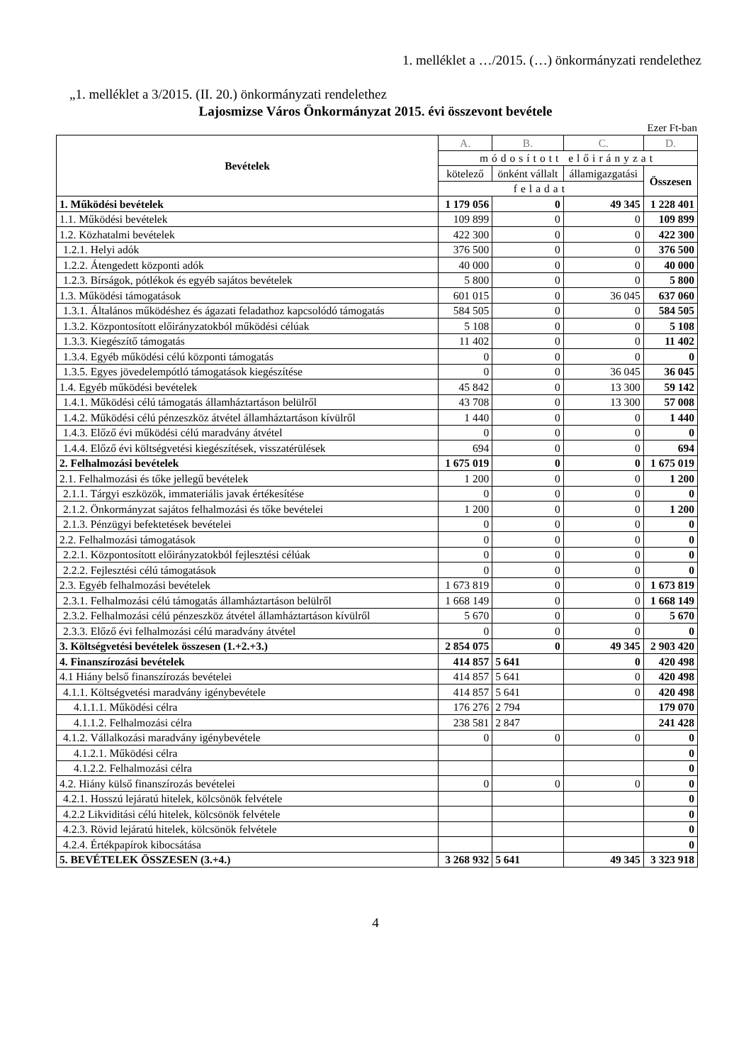1. melléklet a …/2015. (…) önkormányzati rendelethez
„1. melléklet a 3/2015. (II. 20.) önkormányzati rendelethez
Lajosmizse Város Önkormányzat 2015. évi összevont bevétele
Ezer Ft-ban
| Bevételek | A. | B. | C. | D. |
| --- | --- | --- | --- | --- |
| | módosított előirányzat | | | |
| | kötelező | önként vállalt | államigazgatási | Összesen |
| | feladat | | | |
| 1. Működési bevételek | 1 179 056 | 0 | 49 345 | 1 228 401 |
| 1.1. Működési bevételek | 109 899 | 0 | 0 | 109 899 |
| 1.2. Közhatalmi bevételek | 422 300 | 0 | 0 | 422 300 |
| 1.2.1. Helyi adók | 376 500 | 0 | 0 | 376 500 |
| 1.2.2. Átengedett központi adók | 40 000 | 0 | 0 | 40 000 |
| 1.2.3. Bírságok, pótlékok és egyéb sajátos bevételek | 5 800 | 0 | 0 | 5 800 |
| 1.3. Működési támogatások | 601 015 | 0 | 36 045 | 637 060 |
| 1.3.1. Általános működéshez és ágazati feladathoz kapcsolódó támogatás | 584 505 | 0 | 0 | 584 505 |
| 1.3.2. Központosított előirányzatokból működési célúak | 5 108 | 0 | 0 | 5 108 |
| 1.3.3. Kiegészítő támogatás | 11 402 | 0 | 0 | 11 402 |
| 1.3.4. Egyéb működési célú központi támogatás | 0 | 0 | 0 | 0 |
| 1.3.5. Egyes jövedelempótló támogatások kiegészítése | 0 | 0 | 36 045 | 36 045 |
| 1.4. Egyéb működési bevételek | 45 842 | 0 | 13 300 | 59 142 |
| 1.4.1. Működési célú támogatás államháztartáson belülről | 43 708 | 0 | 13 300 | 57 008 |
| 1.4.2. Működési célú pénzeszköz átvétel államháztartáson kívülről | 1 440 | 0 | 0 | 1 440 |
| 1.4.3. Előző évi működési célú maradvány átvétel | 0 | 0 | 0 | 0 |
| 1.4.4. Előző évi költségvetési kiegészítések, visszatérülések | 694 | 0 | 0 | 694 |
| 2. Felhalmozási bevételek | 1 675 019 | 0 | 0 | 1 675 019 |
| 2.1. Felhalmozási és tőke jellegű bevételek | 1 200 | 0 | 0 | 1 200 |
| 2.1.1. Tárgyi eszközök, immateriális javak értékesítése | 0 | 0 | 0 | 0 |
| 2.1.2. Önkormányzat sajátos felhalmozási és tőke bevételei | 1 200 | 0 | 0 | 1 200 |
| 2.1.3. Pénzügyi befektetések bevételei | 0 | 0 | 0 | 0 |
| 2.2. Felhalmozási támogatások | 0 | 0 | 0 | 0 |
| 2.2.1. Központosított előirányzatokból fejlesztési célúak | 0 | 0 | 0 | 0 |
| 2.2.2. Fejlesztési célú támogatások | 0 | 0 | 0 | 0 |
| 2.3. Egyéb felhalmozási bevételek | 1 673 819 | 0 | 0 | 1 673 819 |
| 2.3.1. Felhalmozási célú támogatás államháztartáson belülről | 1 668 149 | 0 | 0 | 1 668 149 |
| 2.3.2. Felhalmozási célú pénzeszköz átvétel államháztartáson kívülről | 5 670 | 0 | 0 | 5 670 |
| 2.3.3. Előző évi felhalmozási célú maradvány átvétel | 0 | 0 | 0 | 0 |
| 3. Költségvetési bevételek összesen (1.+2.+3.) | 2 854 075 | 0 | 49 345 | 2 903 420 |
| 4. Finanszírozási bevételek | 414 857 | 5 641 | 0 | 420 498 |
| 4.1 Hiány belső finanszírozás bevételei | 414 857 | 5 641 | 0 | 420 498 |
| 4.1.1. Költségvetési maradvány igénybevétele | 414 857 | 5 641 | 0 | 420 498 |
| 4.1.1.1. Működési célra | 176 276 | 2 794 | | 179 070 |
| 4.1.1.2. Felhalmozási célra | 238 581 | 2 847 | | 241 428 |
| 4.1.2. Vállalkozási maradvány igénybevétele | 0 | 0 | 0 | 0 |
| 4.1.2.1. Működési célra | | | | 0 |
| 4.1.2.2. Felhalmozási célra | | | | 0 |
| 4.2. Hiány külső finanszírozás bevételei | 0 | 0 | 0 | 0 |
| 4.2.1. Hosszú lejáratú hitelek, kölcsönök felvétele | | | | 0 |
| 4.2.2 Likviditási célú hitelek, kölcsönök felvétele | | | | 0 |
| 4.2.3. Rövid lejáratú hitelek, kölcsönök felvétele | | | | 0 |
| 4.2.4. Értékpapírok kibocsátása | | | | 0 |
| 5. BEVÉTELEK ÖSSZESEN (3.+4.) | 3 268 932 | 5 641 | 49 345 | 3 323 918 |
4